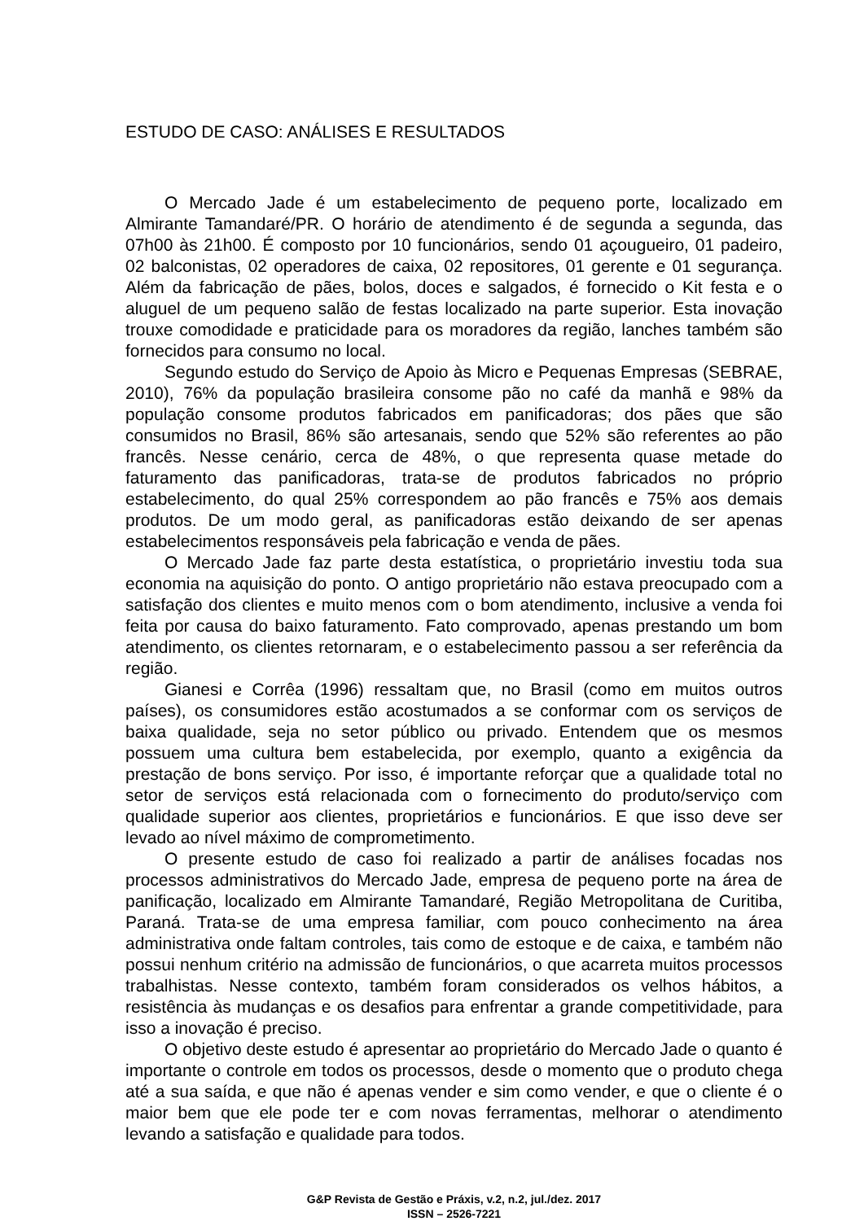ESTUDO DE CASO: ANÁLISES E RESULTADOS
O Mercado Jade é um estabelecimento de pequeno porte, localizado em Almirante Tamandaré/PR. O horário de atendimento é de segunda a segunda, das 07h00 às 21h00. É composto por 10 funcionários, sendo 01 açougueiro, 01 padeiro, 02 balconistas, 02 operadores de caixa, 02 repositores, 01 gerente e 01 segurança. Além da fabricação de pães, bolos, doces e salgados, é fornecido o Kit festa e o aluguel de um pequeno salão de festas localizado na parte superior. Esta inovação trouxe comodidade e praticidade para os moradores da região, lanches também são fornecidos para consumo no local.
Segundo estudo do Serviço de Apoio às Micro e Pequenas Empresas (SEBRAE, 2010), 76% da população brasileira consome pão no café da manhã e 98% da população consome produtos fabricados em panificadoras; dos pães que são consumidos no Brasil, 86% são artesanais, sendo que 52% são referentes ao pão francês. Nesse cenário, cerca de 48%, o que representa quase metade do faturamento das panificadoras, trata-se de produtos fabricados no próprio estabelecimento, do qual 25% correspondem ao pão francês e 75% aos demais produtos. De um modo geral, as panificadoras estão deixando de ser apenas estabelecimentos responsáveis pela fabricação e venda de pães.
O Mercado Jade faz parte desta estatística, o proprietário investiu toda sua economia na aquisição do ponto. O antigo proprietário não estava preocupado com a satisfação dos clientes e muito menos com o bom atendimento, inclusive a venda foi feita por causa do baixo faturamento. Fato comprovado, apenas prestando um bom atendimento, os clientes retornaram, e o estabelecimento passou a ser referência da região.
Gianesi e Corrêa (1996) ressaltam que, no Brasil (como em muitos outros países), os consumidores estão acostumados a se conformar com os serviços de baixa qualidade, seja no setor público ou privado. Entendem que os mesmos possuem uma cultura bem estabelecida, por exemplo, quanto a exigência da prestação de bons serviço. Por isso, é importante reforçar que a qualidade total no setor de serviços está relacionada com o fornecimento do produto/serviço com qualidade superior aos clientes, proprietários e funcionários. E que isso deve ser levado ao nível máximo de comprometimento.
O presente estudo de caso foi realizado a partir de análises focadas nos processos administrativos do Mercado Jade, empresa de pequeno porte na área de panificação, localizado em Almirante Tamandaré, Região Metropolitana de Curitiba, Paraná. Trata-se de uma empresa familiar, com pouco conhecimento na área administrativa onde faltam controles, tais como de estoque e de caixa, e também não possui nenhum critério na admissão de funcionários, o que acarreta muitos processos trabalhistas. Nesse contexto, também foram considerados os velhos hábitos, a resistência às mudanças e os desafios para enfrentar a grande competitividade, para isso a inovação é preciso.
O objetivo deste estudo é apresentar ao proprietário do Mercado Jade o quanto é importante o controle em todos os processos, desde o momento que o produto chega até a sua saída, e que não é apenas vender e sim como vender, e que o cliente é o maior bem que ele pode ter e com novas ferramentas, melhorar o atendimento levando a satisfação e qualidade para todos.
G&P Revista de Gestão e Práxis, v.2, n.2, jul./dez. 2017
ISSN – 2526-7221